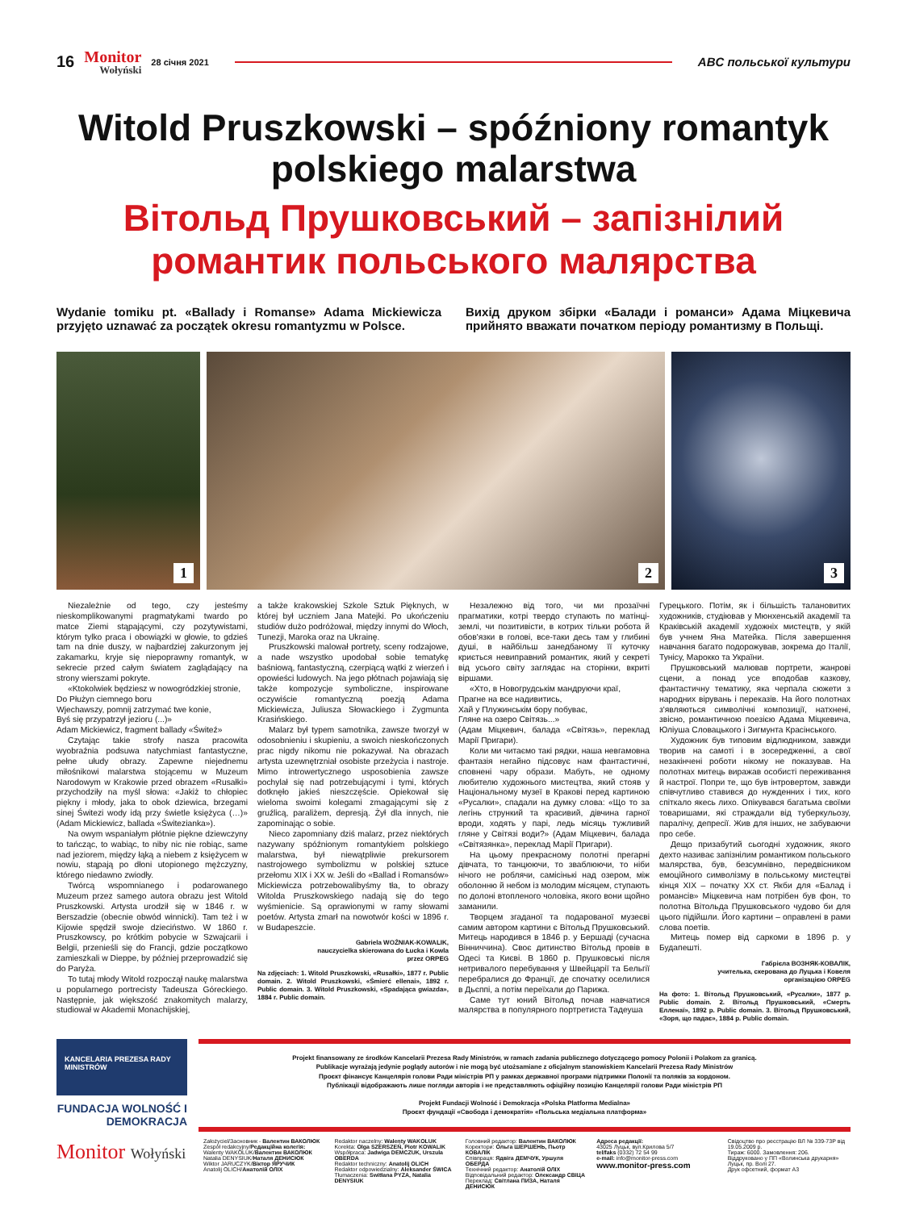16
Monitor
Wołyński
28 січня 2021
ABC польської культури
Witold Pruszkowski – spóźniony romantyk polskiego malarstwa
Вітольд Прушковський – запізнілий романтик польського малярства
Wydanie tomiku pt. «Ballady i Romanse» Adama Mickiewicza przyjęto uznawać za początek okresu romantyzmu w Polsce.
Вихід друком збірки «Балади і романси» Адама Міцкевича прийнято вважати початком періоду романтизму в Польщі.
1
2
3
Niezależnie od tego, czy jesteśmy nieskomplikowanymi pragmatykami twardo po matce Ziemi stąpającymi, czy pozytywistami, którym tylko praca i obowiązki w głowie, to gdzieś tam na dnie duszy, w najbardziej zakurzonym jej zakamarku, kryje się niepoprawny romantyk, w sekrecie przed całym światem zaglądający na strony wierszami pokryte.
«Ktokolwiek będziesz w nowogródzkiej stronie,
Do Płużyn ciemnego boru
Wjechawszy, pomnij zatrzymać twe konie,
Byś się przypatrzył jezioru (...)»
Adam Mickiewicz, fragment ballady «Świteź»
Czytając takie strofy nasza pracowita wyobraźnia podsuwa natychmiast fantastyczne, pełne ułudy obrazy. Zapewne niejednemu miłośnikowi malarstwa stojącemu w Muzeum Narodowym w Krakowie przed obrazem «Rusałki» przychodziły na myśl słowa: «Jakiż to chłopiec piękny i młody, jaka to obok dziewica, brzegami sinej Świtezi wody idą przy świetle księżyca (…)» (Adam Mickiewicz, ballada «Świtezianka»).
Na owym wspaniałym płótnie piękne dziewczyny to tańcząc, to wabiąc, to niby nic nie robiąc, same nad jeziorem, między łąką a niebem z księżycem w nowiu, stąpają po dłoni utopionego mężczyzny, którego niedawno zwiodły.
Twórcą wspomnianego i podarowanego Muzeum przez samego autora obrazu jest Witold Pruszkowski. Artysta urodził się w 1846 r. w Berszadzie (obecnie obwód winnicki). Tam też i w Kijowie spędził swoje dzieciństwo. W 1860 r. Pruszkowscy, po krótkim pobycie w Szwajcarii i Belgii, przenieśli się do Francji, gdzie początkowo zamieszkali w Dieppe, by później przeprowadzić się do Paryża.
To tutaj młody Witold rozpoczął naukę malarstwa u popularnego portrecisty Tadeusza Góreckiego. Następnie, jak większość znakomitych malarzy, studiował w Akademii Monachijskiej,
a także krakowskiej Szkole Sztuk Pięknych, w której był uczniem Jana Matejki. Po ukończeniu studiów dużo podróżował, między innymi do Włoch, Tunezji, Maroka oraz na Ukrainę.
Pruszkowski malował portrety, sceny rodzajowe, a nade wszystko upodobał sobie tematykę baśniową, fantastyczną, czerpiącą wątki z wierzeń i opowieści ludowych. Na jego płótnach pojawiają się także kompozycje symboliczne, inspirowane oczywiście romantyczną poezją Adama Mickiewicza, Juliusza Słowackiego i Zygmunta Krasińskiego.
Malarz był typem samotnika, zawsze tworzył w odosobnieniu i skupieniu, a swoich nieskończonych prac nigdy nikomu nie pokazywał. Na obrazach artysta uzewnętrzniał osobiste przeżycia i nastroje. Mimo introwertycznego usposobienia zawsze pochylał się nad potrzebującymi i tymi, których dotknęło jakieś nieszczęście. Opiekował się wieloma swoimi kolegami zmagającymi się z gruźlicą, paraliżem, depresją. Żył dla innych, nie zapominając o sobie.
Nieco zapomniany dziś malarz, przez niektórych nazywany spóźnionym romantykiem polskiego malarstwa, był niewątpliwie prekursorem nastrojowego symbolizmu w polskiej sztuce przełomu XIX i XX w. Jeśli do «Ballad i Romansów» Mickiewicza potrzebowalibyśmy tła, to obrazy Witolda Pruszkowskiego nadają się do tego wyśmienicie. Są oprawionymi w ramy słowami poetów. Artysta zmarł na nowotwór kości w 1896 r. w Budapeszcie.
Gabriela WOŹNIAK-KOWALIK,
nauczycielka skierowana do Łucka i Kowla
przez ORPEG
Na zdjęciach: 1. Witold Pruszkowski, «Rusałki», 1877 r. Public domain. 2. Witold Pruszkowski, «Śmierć ellenai», 1892 r. Public domain. 3. Witold Pruszkowski, «Spadająca gwiazda», 1884 r. Public domain.
Незалежно від того, чи ми прозаїчні прагматики, котрі твердо ступають по матінці-землі, чи позитивісти, в котрих тільки робота й обов'язки в голові, все-таки десь там у глибині душі, в найбільш занедбаному її куточку криється невиправний романтик, який у секреті від усього світу заглядає на сторінки, вкриті віршами.
«Хто, в Новогрудськім мандруючи краї,
Прагне на все надивитись,
Хай у Плужинськім бору побуває,
Гляне на озеро Світязь...»
(Адам Міцкевич, балада «Світязь», переклад Марії Пригари).
Коли ми читаємо такі рядки, наша невгамовна фантазія негайно підсовує нам фантастичні, сповнені чару образи. Мабуть, не одному любителю художнього мистецтва, який стояв у Національному музеї в Кракові перед картиною «Русалки», спадали на думку слова: «Що то за легінь стрункий та красивий, дівчина гарної вроди, ходять у парі, ледь місяць тужливий гляне у Світязі води?» (Адам Міцкевич, балада «Світязянка», переклад Марії Пригари).
На цьому прекрасному полотні прегарні дівчата, то танцюючи, то зваблюючи, то ніби нічого не роблячи, самісінькі над озером, між оболонню й небом із молодим місяцем, ступають по долоні втопленого чоловіка, якого вони щойно заманили.
Творцем згаданої та подарованої музеєві самим автором картини є Вітольд Прушковський. Митець народився в 1846 р. у Бершаді (сучасна Вінниччина). Своє дитинство Вітольд провів в Одесі та Києві. В 1860 р. Прушковські після нетривалого перебування у Швейцарії та Бельгії перебралися до Франції, де спочатку оселилися в Дьєппі, а потім переїхали до Парижа.
Саме тут юний Вітольд почав навчатися малярства в популярного портретиста Тадеуша
Гурецького. Потім, як і більшість талановитих художників, студіював у Мюнхенській академії та Краківській академії художніх мистецтв, у якій був учнем Яна Матейка. Після завершення навчання багато подорожував, зокрема до Італії, Тунісу, Марокко та України.
Прушковський малював портрети, жанрові сцени, а понад усе вподобав казкову, фантастичну тематику, яка черпала сюжети з народних вірувань і переказів. На його полотнах з'являються символічні композиції, натхнені, звісно, романтичною поезією Адама Міцкевича, Юліуша Словацького і Зигмунта Красінського.
Художник був типовим відлюдником, завжди творив на самоті і в зосередженні, а свої незакінчені роботи нікому не показував. На полотнах митець виражав особисті переживання й настрої. Попри те, що був інтровертом, завжди співчутливо ставився до нужденних і тих, кого спіткало якесь лихо. Опікувався багатьма своїми товаришами, які страждали від туберкульозу, паралічу, депресії. Жив для інших, не забуваючи про себе.
Дещо призабутий сьогодні художник, якого дехто називає запізнілим романтиком польського малярства, був, безсумнівно, передвісником емоційного символізму в польському мистецтві кінця XIX – початку XX ст. Якби для «Балад і романсів» Міцкевича нам потрібен був фон, то полотна Вітольда Прушковського чудово би для цього підійшли. Його картини – оправлені в рами слова поетів.
Митець помер від саркоми в 1896 р. у Будапешті.
Габрієла ВОЗНЯК-КОВАЛІК,
учителька, скерована до Луцька і Ковеля
організацією ORPEG
На фото: 1. Вітольд Прушковський, «Русалки», 1877 р. Public domain. 2. Вітольд Прушковський, «Смерть Елленаї», 1892 р. Public domain. 3. Вітольд Прушковський, «Зоря, що падає», 1884 р. Public domain.
KANCELARIA PREZESA RADY MINISTRÓW
FUNDACJA WOLNOŚĆ I DEMOKRACJA
Projekt finansowany ze środków Kancelarii Prezesa Rady Ministrów, w ramach zadania publicznego dotyczącego pomocy Polonii i Polakom za granicą.
Publikacje wyrażają jedynie poglądy autorów i nie mogą być utożsamiane z oficjalnym stanowiskiem Kancelarii Prezesa Rady Ministrów
Проєкт фінансує Канцелярія голови Ради міністрів РП у рамках державної програми підтримки Полонії та поляків за кордоном.
Публікації відображають лише погляди авторів і не представляють офіційну позицію Канцелярії голови Ради міністрів РП
Projekt Fundacji Wolność i Demokracja «Polska Platforma Medialna»
Проєкт фундації «Свобода і демократія» «Польська медіальна платформа»
Monitor Wołyński
Założyciel/Засновник - Валентин ВАКОЛЮК
Zespół redakcyjny/Редакційна колегія:
Walenty WAKOLUK/Валентин ВАКОЛЮК
Natalia DENYSIUK/Наталя ДЕНИСЮК
Wiktor JARUCZYK/Віктор ЯРУЧИК
Anatolij OLICH/Анатолій ОЛІХ
Redaktor naczelny: Walenty WAKOLUK
Korekta: Olga SZERSZEŃ, Piotr KOWALIK
Współpraca: Jadwiga DEMCZUK, Urszula OBERDA
Redaktor techniczny: Anatolij OLICH
Redaktor odpowiedzialny: Aleksander ŚWICA
Tłumaczenia: Switłana PYZA, Natalia DENYSIUK
Головний редактор: Валентин ВАКОЛЮК
Коректори: Ольга ШЕРШЕНЬ, Пьотр КОВАЛІК
Співпраця: Ядвіга ДЕМЧУК, Уршуля ОБЕРДА
Технічний редактор: Анатолій ОЛІХ
Відповідальний редактор: Олександр СВІЦА
Переклад: Світлана ПИЗА, Наталя ДЕНИСЮК
Адреса редакції:
43025 Луцьк, вул.Крилова 5/7
tel/faks (0332) 72 54 99
e-mail: info@monitor-press.com
www.monitor-press.com
Свідоцтво про реєстрацію ВЛ № 339-73Р від 19.05.2009 р.
Тираж: 6000. Замовлення: 206.
Віддруковано у ПП «Волинська друкарня»
Луцьк, пр. Волі 27.
Друк офсетний, формат А3